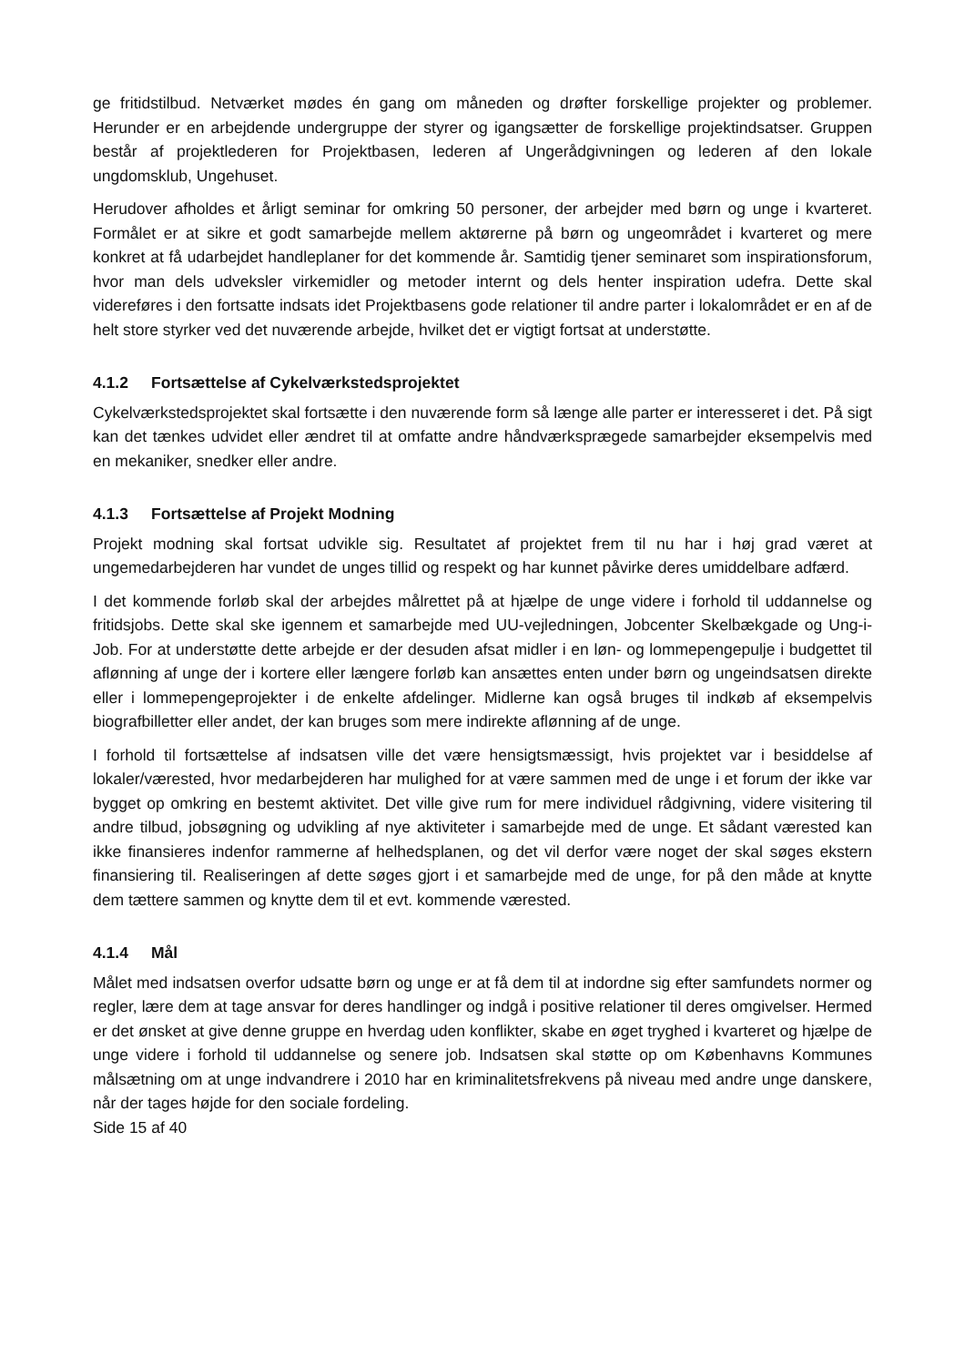ge fritidstilbud. Netværket mødes én gang om måneden og drøfter forskellige projekter og problemer. Herunder er en arbejdende undergruppe der styrer og igangsætter de forskellige projektindsatser. Gruppen består af projektlederen for Projektbasen, lederen af Ungerådgivningen og lederen af den lokale ungdomsklub, Ungehuset.
Herudover afholdes et årligt seminar for omkring 50 personer, der arbejder med børn og unge i kvarteret. Formålet er at sikre et godt samarbejde mellem aktørerne på børn og ungeområdet i kvarteret og mere konkret at få udarbejdet handleplaner for det kommende år. Samtidig tjener seminaret som inspirationsforum, hvor man dels udveksler virkemidler og metoder internt og dels henter inspiration udefra. Dette skal videreføres i den fortsatte indsats idet Projektbasens gode relationer til andre parter i lokalområdet er en af de helt store styrker ved det nuværende arbejde, hvilket det er vigtigt fortsat at understøtte.
4.1.2 Fortsættelse af Cykelværkstedsprojektet
Cykelværkstedsprojektet skal fortsætte i den nuværende form så længe alle parter er interesseret i det. På sigt kan det tænkes udvidet eller ændret til at omfatte andre håndværksprægede samarbejder eksempelvis med en mekaniker, snedker eller andre.
4.1.3 Fortsættelse af Projekt Modning
Projekt modning skal fortsat udvikle sig. Resultatet af projektet frem til nu har i høj grad været at ungemedarbejderen har vundet de unges tillid og respekt og har kunnet påvirke deres umiddelbare adfærd.
I det kommende forløb skal der arbejdes målrettet på at hjælpe de unge videre i forhold til uddannelse og fritidsjobs. Dette skal ske igennem et samarbejde med UU-vejledningen, Jobcenter Skelbækgade og Ung-i-Job. For at understøtte dette arbejde er der desuden afsat midler i en løn- og lommepengepulje i budgettet til aflønning af unge der i kortere eller længere forløb kan ansættes enten under børn og ungeindsatsen direkte eller i lommepengeprojekter i de enkelte afdelinger. Midlerne kan også bruges til indkøb af eksempelvis biografbilletter eller andet, der kan bruges som mere indirekte aflønning af de unge.
I forhold til fortsættelse af indsatsen ville det være hensigtsmæssigt, hvis projektet var i besiddelse af lokaler/værested, hvor medarbejderen har mulighed for at være sammen med de unge i et forum der ikke var bygget op omkring en bestemt aktivitet. Det ville give rum for mere individuel rådgivning, videre visitering til andre tilbud, jobsøgning og udvikling af nye aktiviteter i samarbejde med de unge. Et sådant værested kan ikke finansieres indenfor rammerne af helhedsplanen, og det vil derfor være noget der skal søges ekstern finansiering til. Realiseringen af dette søges gjort i et samarbejde med de unge, for på den måde at knytte dem tættere sammen og knytte dem til et evt. kommende værested.
4.1.4 Mål
Målet med indsatsen overfor udsatte børn og unge er at få dem til at indordne sig efter samfundets normer og regler, lære dem at tage ansvar for deres handlinger og indgå i positive relationer til deres omgivelser. Hermed er det ønsket at give denne gruppe en hverdag uden konflikter, skabe en øget tryghed i kvarteret og hjælpe de unge videre i forhold til uddannelse og senere job. Indsatsen skal støtte op om Københavns Kommunes målsætning om at unge indvandrere i 2010 har en kriminalitetsfrekvens på niveau med andre unge danskere, når der tages højde for den sociale fordeling.
Side 15 af 40